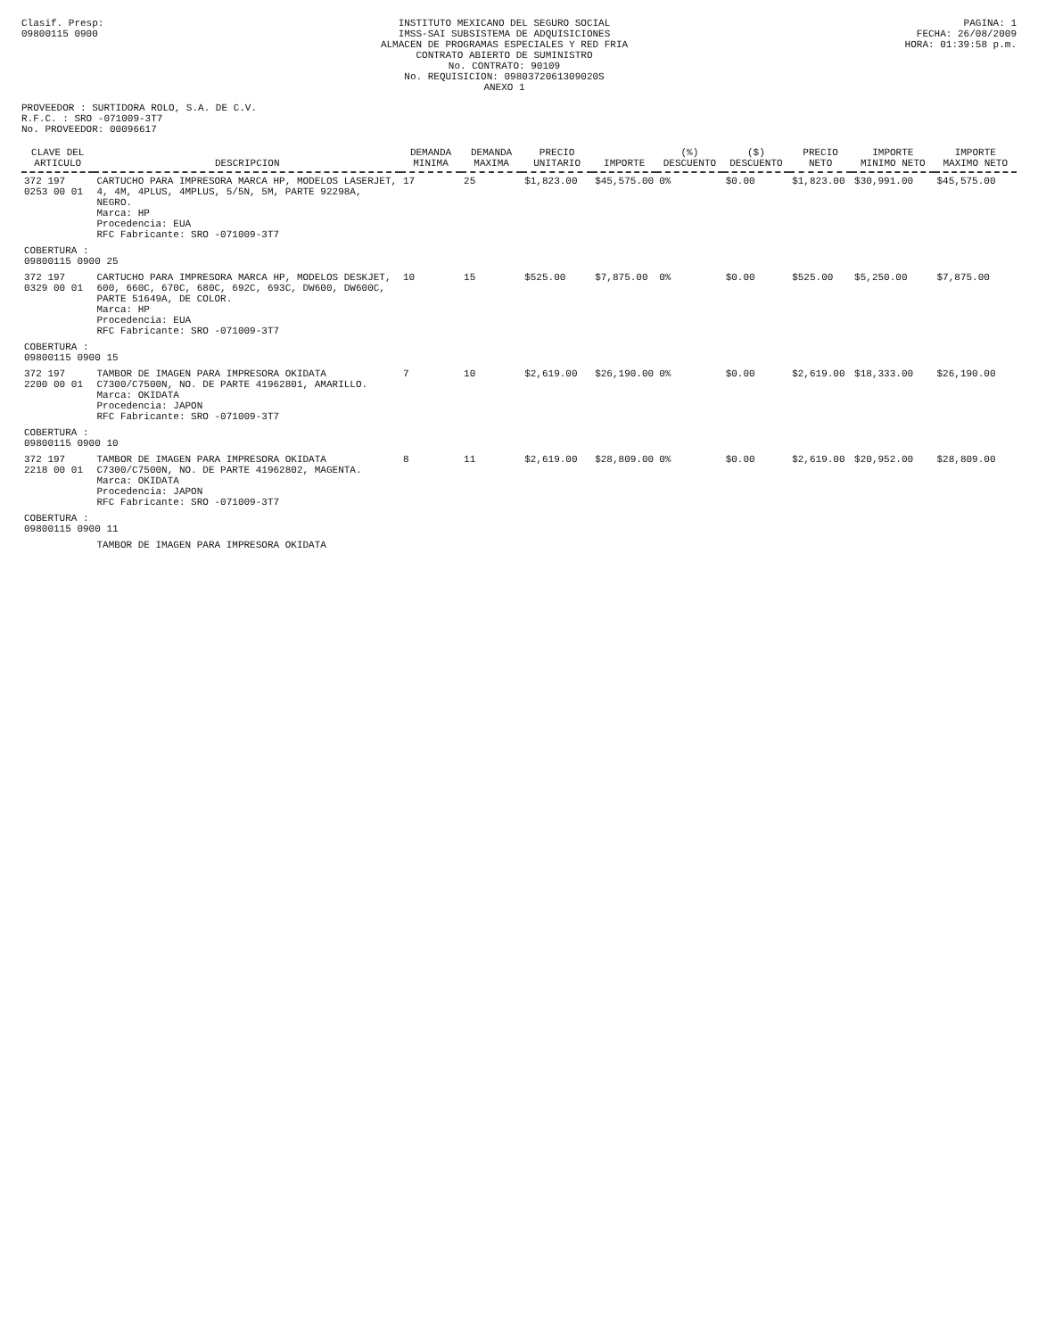Clasif. Presp:
09800115 0900
INSTITUTO MEXICANO DEL SEGURO SOCIAL
IMSS-SAI SUBSISTEMA DE ADQUISICIONES
ALMACEN DE PROGRAMAS ESPECIALES Y RED FRIA
CONTRATO ABIERTO DE SUMINISTRO
No. CONTRATO: 90109
No. REQUISICION: 0980372061309020S
ANEXO 1
PAGINA: 1
FECHA: 26/08/2009
HORA: 01:39:58 p.m.
PROVEEDOR : SURTIDORA ROLO, S.A. DE C.V.
R.F.C. : SRO -071009-3T7
No. PROVEEDOR: 00096617
| CLAVE DEL ARTICULO | DESCRIPCION | DEMANDA MINIMA | DEMANDA MAXIMA | PRECIO UNITARIO | IMPORTE | (%) DESCUENTO | ($) DESCUENTO | PRECIO NETO | IMPORTE MINIMO NETO | IMPORTE MAXIMO NETO |
| --- | --- | --- | --- | --- | --- | --- | --- | --- | --- | --- |
| 372 197 0253 00 01 | CARTUCHO PARA IMPRESORA MARCA HP, MODELOS LASERJET, 4, 4M, 4PLUS, 4MPLUS, 5/5N, 5M, PARTE 92298A, NEGRO. Marca: HP Procedencia: EUA RFC Fabricante: SRO -071009-3T7 | 17 | 25 | $1,823.00 | $45,575.00 | 0% | $0.00 | $1,823.00 | $30,991.00 | $45,575.00 |
| COBERTURA : 09800115 0900 25 | | | | | | | | | | |
| 372 197 0329 00 01 | CARTUCHO PARA IMPRESORA MARCA HP, MODELOS DESKJET, 600, 660C, 670C, 680C, 692C, 693C, DW600, DW600C, PARTE 51649A, DE COLOR. Marca: HP Procedencia: EUA RFC Fabricante: SRO -071009-3T7 | 10 | 15 | $525.00 | $7,875.00 | 0% | $0.00 | $525.00 | $5,250.00 | $7,875.00 |
| COBERTURA : 09800115 0900 15 | | | | | | | | | | |
| 372 197 2200 00 01 | TAMBOR DE IMAGEN PARA IMPRESORA OKIDATA C7300/C7500N, NO. DE PARTE 41962801, AMARILLO. Marca: OKIDATA Procedencia: JAPON RFC Fabricante: SRO -071009-3T7 | 7 | 10 | $2,619.00 | $26,190.00 | 0% | $0.00 | $2,619.00 | $18,333.00 | $26,190.00 |
| COBERTURA : 09800115 0900 10 | | | | | | | | | | |
| 372 197 2218 00 01 | TAMBOR DE IMAGEN PARA IMPRESORA OKIDATA C7300/C7500N, NO. DE PARTE 41962802, MAGENTA. Marca: OKIDATA Procedencia: JAPON RFC Fabricante: SRO -071009-3T7 | 8 | 11 | $2,619.00 | $28,809.00 | 0% | $0.00 | $2,619.00 | $20,952.00 | $28,809.00 |
| COBERTURA : 09800115 0900 11 | | | | | | | | | | |
| | TAMBOR DE IMAGEN PARA IMPRESORA OKIDATA | | | | | | | | | |